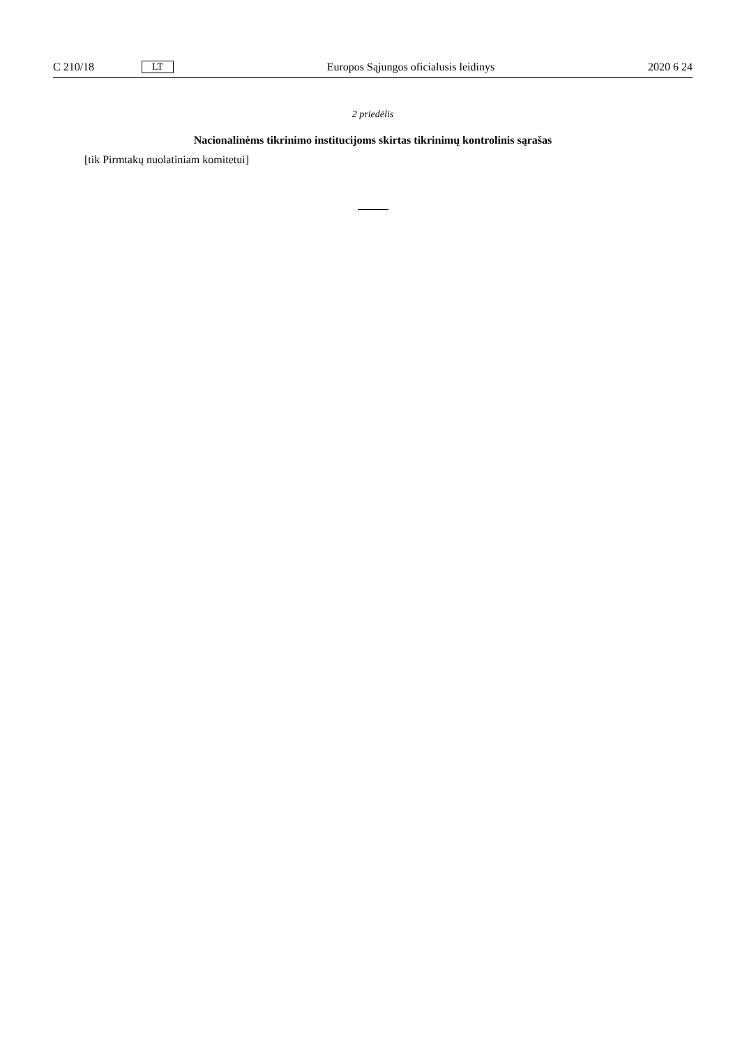C 210/18 LT Europos Sąjungos oficialusis leidinys 2020 6 24
2 priedėlis
Nacionalinėms tikrinimo institucijoms skirtas tikrinimų kontrolinis sąrašas
[tik Pirmtakų nuolatiniam komitetui]